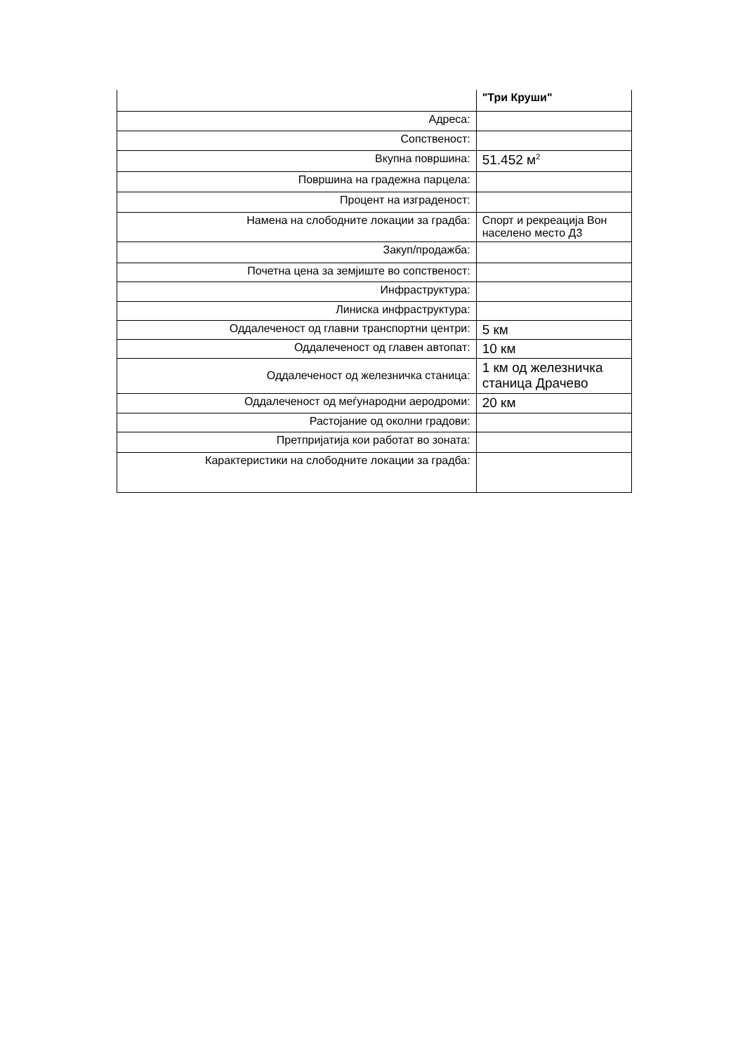| | "Три Круши" |
| Адреса: | |
| Сопственост: | |
| Вкупна површина: | 51.452 м<sup>2</sup> |
| Површина на градежна парцела: | |
| Процент на изграденост: | |
| Намена на слободните локации за градба: | Спорт и рекреација Вон населено место Д3 |
| Закуп/продажба: | |
| Почетна цена за земјиште во сопственост: | |
| Инфраструктура: | |
| Линиска инфраструктура: | |
| Оддалеченост од главни транспортни центри: | 5 км |
| Оддалеченост од главен автопат: | 10 км |
| Оддалеченост од железничка станица: | 1 км од железничка станица Драчево |
| Оддалеченост од меѓународни аеродроми: | 20 км |
| Растојание од околни градови: | |
| Претпријатија кои работат во зоната: | |
| Карактеристики на слободните локации за градба: | |